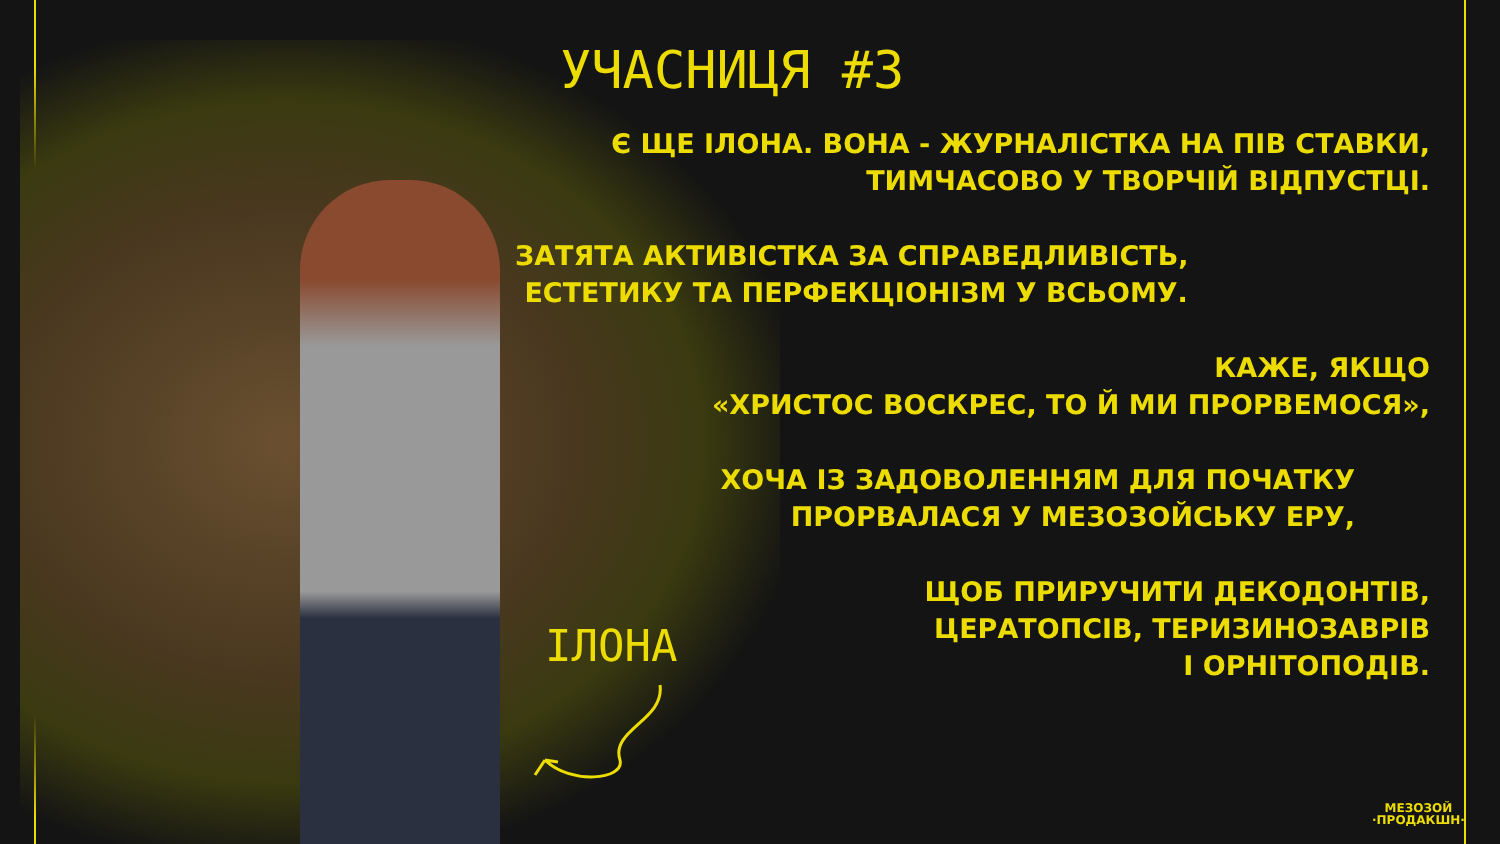УЧАСНИЦЯ #3
Є ЩЕ ІЛОНА. ВОНА - ЖУРНАЛІСТКА НА ПІВ СТАВКИ,
ТИМЧАСОВО У ТВОРЧІЙ ВІДПУСТЦІ.
ЗАТЯТА АКТИВІСТКА ЗА СПРАВЕДЛИВІСТЬ,
ЕСТЕТИКУ ТА ПЕРФЕКЦІОНІЗМ У ВСЬОМУ.
КАЖЕ, ЯКЩО
«ХРИСТОС ВОСКРЕС, ТО Й МИ ПРОРВЕМОСЯ»,
ХОЧА ІЗ ЗАДОВОЛЕННЯМ ДЛЯ ПОЧАТКУ
ПРОРВАЛАСЯ У МЕЗОЗОЙСЬКУ ЕРУ,
ЩОБ ПРИРУЧИТИ ДЕКОДОНТІВ,
ЦЕРАТОПСІВ, ТЕРИЗИНОЗАВРІВ
І ОРНІТОПОДІВ.
ІЛОНА
МЕЗОЗОЙ
·ПРОДАКШН·